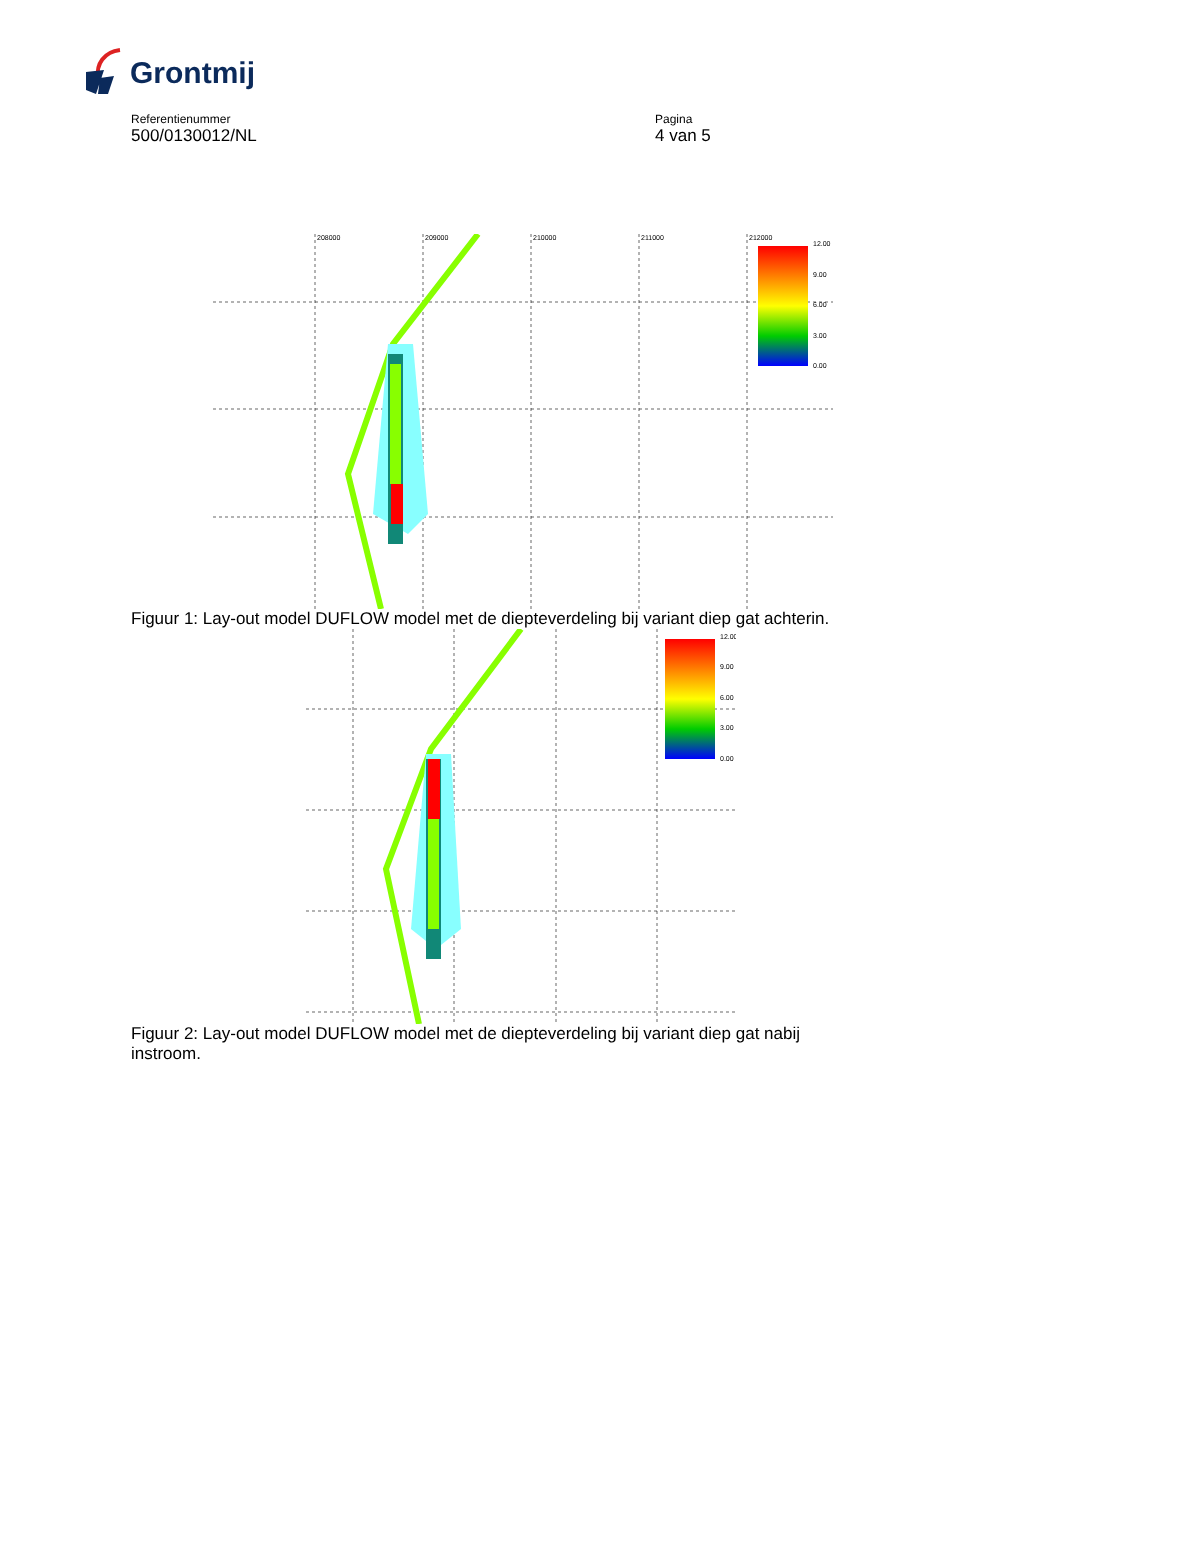Grontmij
Referentienummer
500/0130012/NL
Pagina
4 van 5
12.00
9.00
6.00
3.00
0.00
208000
209000
210000
211000
212000
Figuur 1: Lay-out model DUFLOW model met de diepteverdeling bij variant diep gat achterin.
12.00
9.00
6.00
3.00
0.00
Figuur 2: Lay-out model DUFLOW model met de diepteverdeling bij variant diep gat nabij instroom.